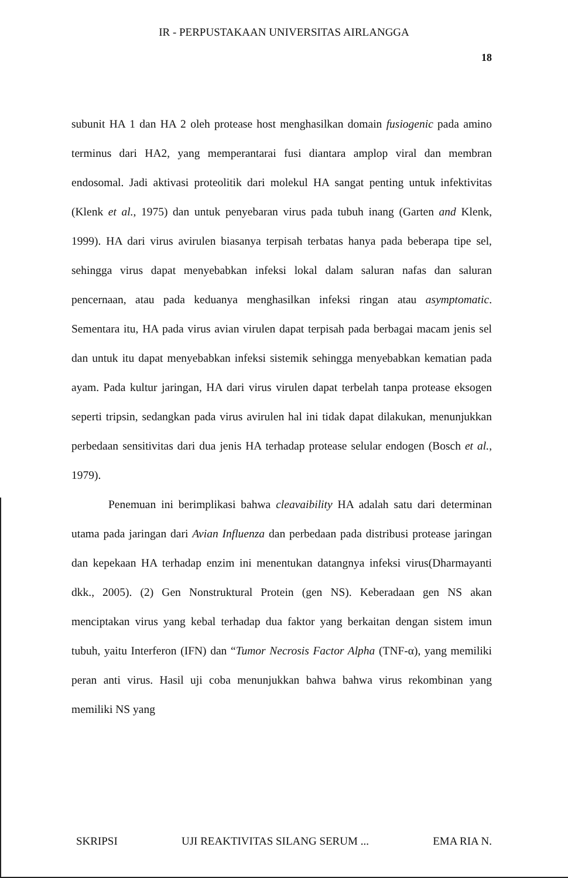IR - PERPUSTAKAAN UNIVERSITAS AIRLANGGA
18
subunit HA 1 dan HA 2 oleh protease host menghasilkan domain fusiogenic pada amino terminus dari HA2, yang memperantarai fusi diantara amplop viral dan membran endosomal. Jadi aktivasi proteolitik dari molekul HA sangat penting untuk infektivitas (Klenk et al., 1975) dan untuk penyebaran virus pada tubuh inang (Garten and Klenk, 1999). HA dari virus avirulen biasanya terpisah terbatas hanya pada beberapa tipe sel, sehingga virus dapat menyebabkan infeksi lokal dalam saluran nafas dan saluran pencernaan, atau pada keduanya menghasilkan infeksi ringan atau asymptomatic. Sementara itu, HA pada virus avian virulen dapat terpisah pada berbagai macam jenis sel dan untuk itu dapat menyebabkan infeksi sistemik sehingga menyebabkan kematian pada ayam. Pada kultur jaringan, HA dari virus virulen dapat terbelah tanpa protease eksogen seperti tripsin, sedangkan pada virus avirulen hal ini tidak dapat dilakukan, menunjukkan perbedaan sensitivitas dari dua jenis HA terhadap protease selular endogen (Bosch et al., 1979).
Penemuan ini berimplikasi bahwa cleavaibility HA adalah satu dari determinan utama pada jaringan dari Avian Influenza dan perbedaan pada distribusi protease jaringan dan kepekaan HA terhadap enzim ini menentukan datangnya infeksi virus(Dharmayanti dkk., 2005). (2) Gen Nonstruktural Protein (gen NS). Keberadaan gen NS akan menciptakan virus yang kebal terhadap dua faktor yang berkaitan dengan sistem imun tubuh, yaitu Interferon (IFN) dan “Tumor Necrosis Factor Alpha (TNF-α), yang memiliki peran anti virus. Hasil uji coba menunjukkan bahwa bahwa virus rekombinan yang memiliki NS yang
SKRIPSI UJI REAKTIVITAS SILANG SERUM ... EMA RIA N.